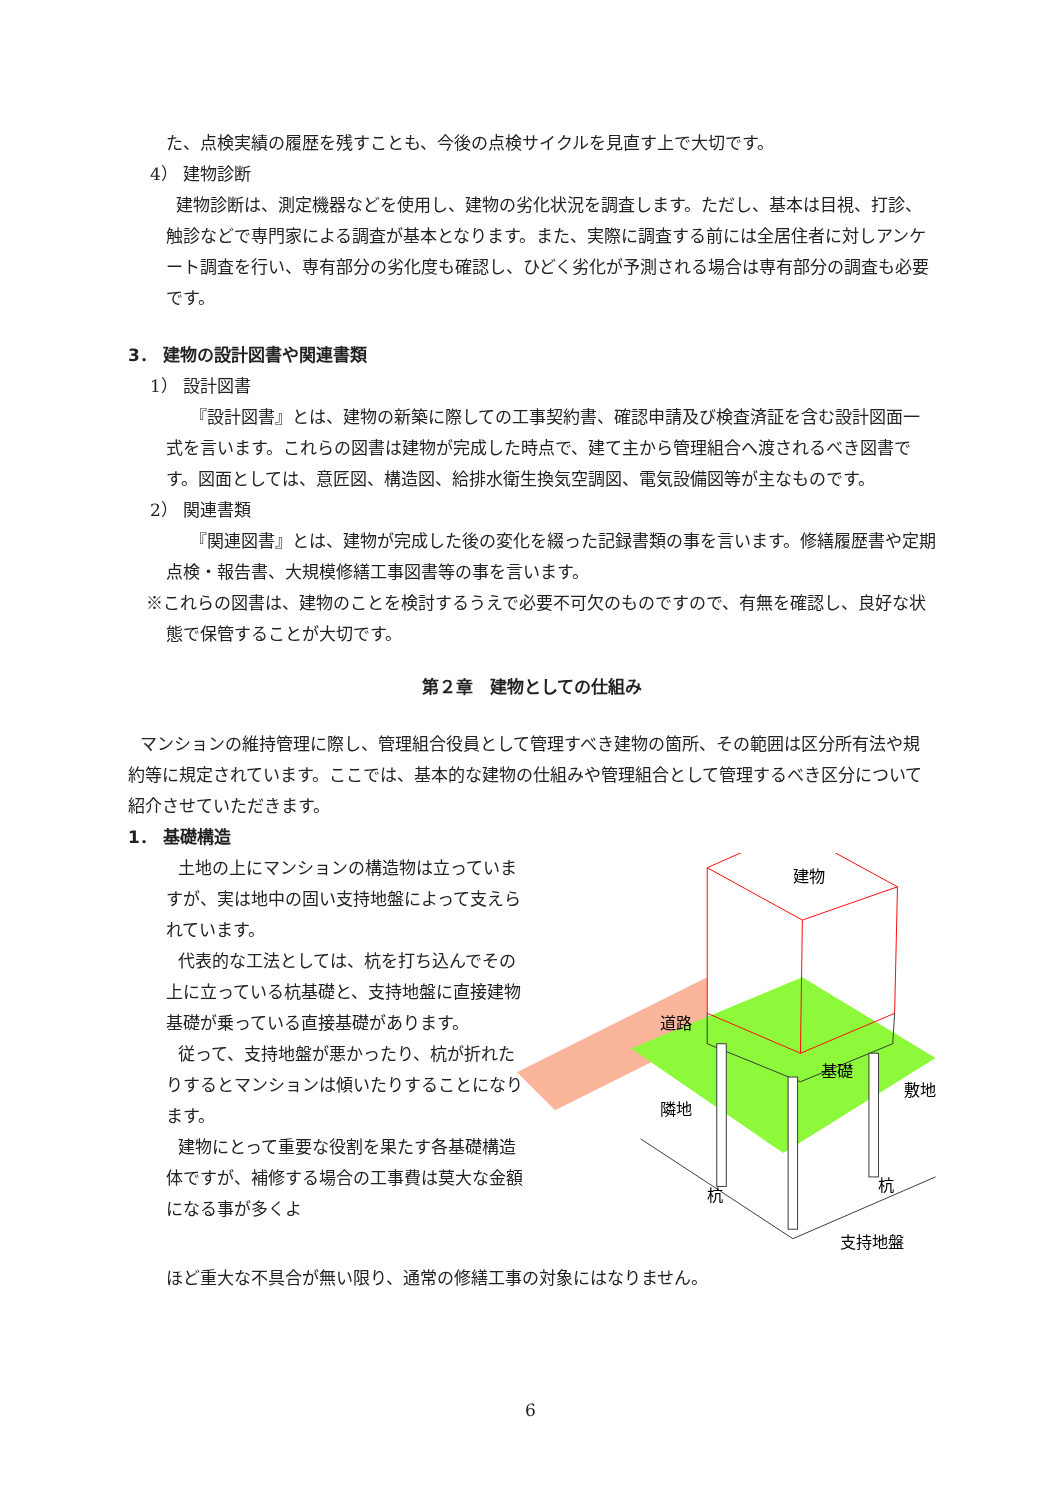た、点検実績の履歴を残すことも、今後の点検サイクルを見直す上で大切です。
4） 建物診断
建物診断は、測定機器などを使用し、建物の劣化状況を調査します。ただし、基本は目視、打診、触診などで専門家による調査が基本となります。また、実際に調査する前には全居住者に対しアンケート調査を行い、専有部分の劣化度も確認し、ひどく劣化が予測される場合は専有部分の調査も必要です。
3． 建物の設計図書や関連書類
1） 設計図書
『設計図書』とは、建物の新築に際しての工事契約書、確認申請及び検査済証を含む設計図面一式を言います。これらの図書は建物が完成した時点で、建て主から管理組合へ渡されるべき図書です。図面としては、意匠図、構造図、給排水衛生換気空調図、電気設備図等が主なものです。
2） 関連書類
『関連図書』とは、建物が完成した後の変化を綴った記録書類の事を言います。修繕履歴書や定期点検・報告書、大規模修繕工事図書等の事を言います。
※これらの図書は、建物のことを検討するうえで必要不可欠のものですので、有無を確認し、良好な状態で保管することが大切です。
第２章　建物としての仕組み
マンションの維持管理に際し、管理組合役員として管理すべき建物の箇所、その範囲は区分所有法や規約等に規定されています。ここでは、基本的な建物の仕組みや管理組合として管理するべき区分について紹介させていただきます。
1． 基礎構造
土地の上にマンションの構造物は立っていますが、実は地中の固い支持地盤によって支えられています。
代表的な工法としては、杭を打ち込んでその上に立っている杭基礎と、支持地盤に直接建物基礎が乗っている直接基礎があります。
従って、支持地盤が悪かったり、杭が折れたりするとマンションは傾いたりすることになります。
建物にとって重要な役割を果たす各基礎構造体ですが、補修する場合の工事費は莫大な金額になる事が多くよ
建物
道路
基礎
敷地
隣地
杭
杭
支持地盤
ほど重大な不具合が無い限り、通常の修繕工事の対象にはなりません。
6